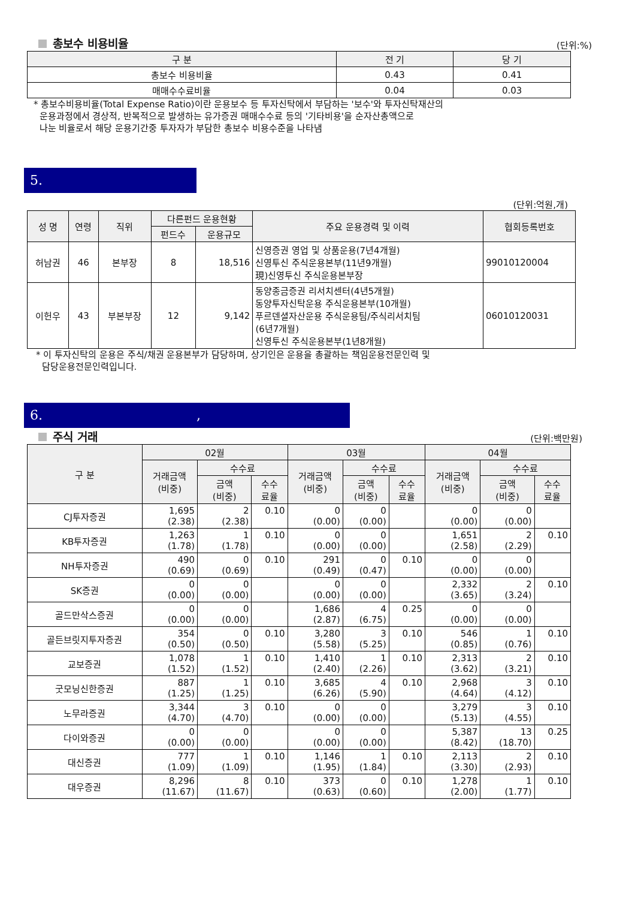총보수 비용비율 (단위:%)
| 구 분 | 전 기 | 당 기 |
| --- | --- | --- |
| 총보수 비용비율 | 0.43 | 0.41 |
| 매매수수료비율 | 0.04 | 0.03 |
* 총보수비용비율(Total Expense Ratio)이란 운용보수 등 투자신탁에서 부담하는 '보수'와 투자신탁재산의
운용과정에서 경상적, 반복적으로 발생하는 유가증권 매매수수료 등의 '기타비용'을 순자산총액으로
나눈 비율로서 해당 운용기간중 투자자가 부담한 총보수 비용수준을 나타냄
5.
(단위:억원,개)
| 성 명 | 연령 | 직위 | 다른펀드 운용현황 | | 주요 운용경력 및 이력 | 협회등록번호 |
| --- | --- | --- | --- | --- | --- | --- |
| | | | 펀드수 | 운용규모 | | |
| 허남권 | 46 | 본부장 | 8 | 18,516 | 신영증권 영업 및 상품운용(7년4개월) 신영투신 주식운용본부(11년9개월) 現)신영투신 주식운용본부장 | 99010120004 |
| 이헌우 | 43 | 부본부장 | 12 | 9,142 | 동양종금증권 리서치센터(4년5개월) 동양투자신탁운용 주식운용본부(10개월) 푸르덴셜자산운용 주식운용팀/주식리서치팀 (6년7개월) 신영투신 주식운용본부(1년8개월) | 06010120031 |
* 이 투자신탁의 운용은 주식/채권 운용본부가 담당하며, 상기인은 운용을 총괄하는 책임운용전문인력 및
담당운용전문인력입니다.
6. ,
주식 거래 (단위:백만원)
| 구 분 | 02월 | | | 03월 | | | 04월 | | |
| --- | --- | --- | --- | --- | --- | --- | --- | --- | --- |
| | 거래금액 (비중) | 수수료 | | 거래금액 (비중) | 수수료 | | 거래금액 (비중) | 수수료 | |
| | | 금액 (비중) | 수수 료율 | | 금액 (비중) | 수수 료율 | | 금액 (비중) | 수수 료율 |
| CJ투자증권 | 1,695 (2.38) | 2 (2.38) | 0.10 | 0 (0.00) | 0 (0.00) | | 0 (0.00) | 0 (0.00) | |
| KB투자증권 | 1,263 (1.78) | 1 (1.78) | 0.10 | 0 (0.00) | 0 (0.00) | | 1,651 (2.58) | 2 (2.29) | 0.10 |
| NH투자증권 | 490 (0.69) | 0 (0.69) | 0.10 | 291 (0.49) | 0 (0.47) | 0.10 | 0 (0.00) | 0 (0.00) | |
| SK증권 | 0 (0.00) | 0 (0.00) | | 0 (0.00) | 0 (0.00) | | 2,332 (3.65) | 2 (3.24) | 0.10 |
| 골드만삭스증권 | 0 (0.00) | 0 (0.00) | | 1,686 (2.87) | 4 (6.75) | 0.25 | 0 (0.00) | 0 (0.00) | |
| 골든브릿지투자증권 | 354 (0.50) | 0 (0.50) | 0.10 | 3,280 (5.58) | 3 (5.25) | 0.10 | 546 (0.85) | 1 (0.76) | 0.10 |
| 교보증권 | 1,078 (1.52) | 1 (1.52) | 0.10 | 1,410 (2.40) | 1 (2.26) | 0.10 | 2,313 (3.62) | 2 (3.21) | 0.10 |
| 굿모닝신한증권 | 887 (1.25) | 1 (1.25) | 0.10 | 3,685 (6.26) | 4 (5.90) | 0.10 | 2,968 (4.64) | 3 (4.12) | 0.10 |
| 노무라증권 | 3,344 (4.70) | 3 (4.70) | 0.10 | 0 (0.00) | 0 (0.00) | | 3,279 (5.13) | 3 (4.55) | 0.10 |
| 다이와증권 | 0 (0.00) | 0 (0.00) | | 0 (0.00) | 0 (0.00) | | 5,387 (8.42) | 13 (18.70) | 0.25 |
| 대신증권 | 777 (1.09) | 1 (1.09) | 0.10 | 1,146 (1.95) | 1 (1.84) | 0.10 | 2,113 (3.30) | 2 (2.93) | 0.10 |
| 대우증권 | 8,296 (11.67) | 8 (11.67) | 0.10 | 373 (0.63) | 0 (0.60) | 0.10 | 1,278 (2.00) | 1 (1.77) | 0.10 |